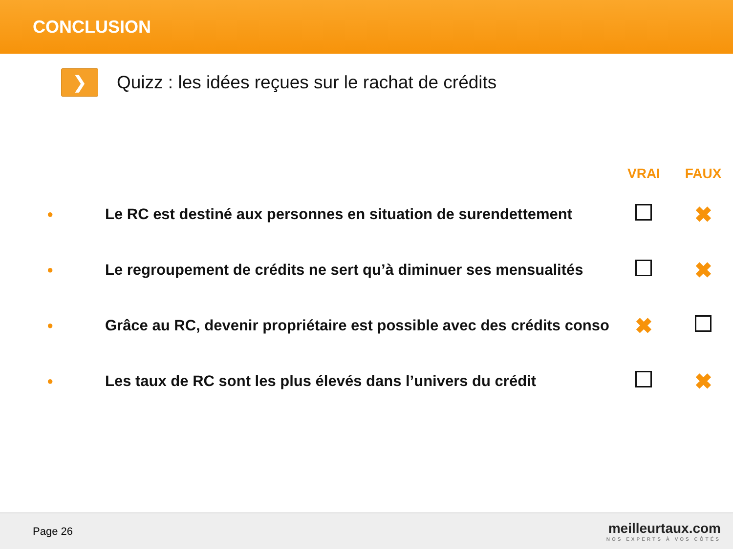CONCLUSION
❯
Quizz : les idées reçues sur le rachat de crédits
| | | VRAI | FAUX |
| --- | --- | --- | --- |
| ● | Le RC est destiné aux personnes en situation de surendettement | | ✖ |
| ● | Le regroupement de crédits ne sert qu’à diminuer ses mensualités | | ✖ |
| ● | Grâce au RC, devenir propriétaire est possible avec des crédits conso | ✖ | |
| ● | Les taux de RC sont les plus élevés dans l’univers du crédit | | ✖ |
Page 26
meilleurtaux.com
NOS EXPERTS À VOS CÔTÉS